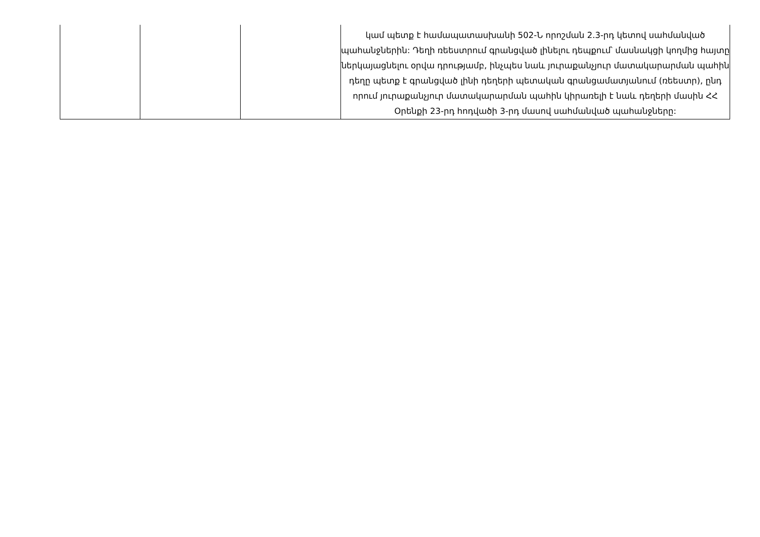| | | | կամ պետք է համապատասխանի 502-Ն որոշման 2.3-րդ կետով սահմանված պահանջներին: Դեղի ռեեստրում գրանցված լինելու դեպքում՝ մասնակցի կողմից հայտը ներկայացնելու օրվա դրությամբ, ինչպես նաև յուրաքանչյուր մատակարարման պահին դեղը պետք է գրանցված լինի դեղերի պետական գրանցամատյանում (ռեեստր), ընդ որում յուրաքանչյուր մատակարարման պահին կիրառելի է նաև դեղերի մասին ՀՀ Օրենքի 23-րդ հոդվածի 3-րդ մասով սահմանված պահանջները: |